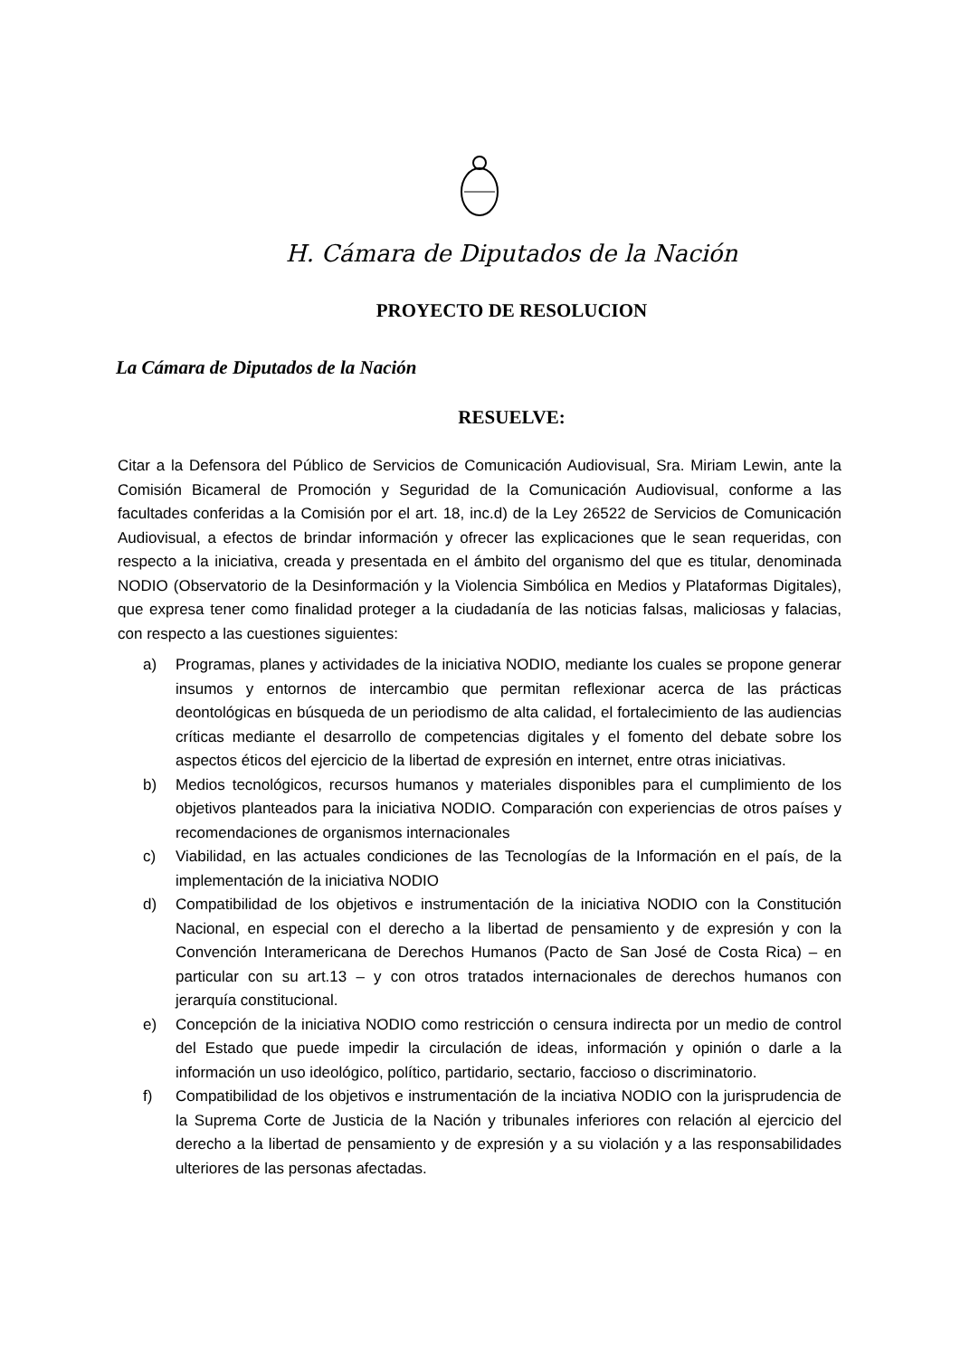H. Cámara de Diputados de la Nación
PROYECTO DE RESOLUCION
La Cámara de Diputados de la Nación
RESUELVE:
Citar a la Defensora del Público de Servicios de Comunicación Audiovisual, Sra. Miriam Lewin, ante la Comisión Bicameral de Promoción y Seguridad de la Comunicación Audiovisual, conforme a las facultades conferidas a la Comisión por el art. 18, inc.d) de la Ley 26522 de Servicios de Comunicación Audiovisual, a efectos de brindar información y ofrecer las explicaciones que le sean requeridas, con respecto a la iniciativa, creada y presentada en el ámbito del organismo del que es titular, denominada NODIO (Observatorio de la Desinformación y la Violencia Simbólica en Medios y Plataformas Digitales), que expresa tener como finalidad proteger a la ciudadanía de las noticias falsas, maliciosas y falacias, con respecto a las cuestiones siguientes:
a) Programas, planes y actividades de la iniciativa NODIO, mediante los cuales se propone generar insumos y entornos de intercambio que permitan reflexionar acerca de las prácticas deontológicas en búsqueda de un periodismo de alta calidad, el fortalecimiento de las audiencias críticas mediante el desarrollo de competencias digitales y el fomento del debate sobre los aspectos éticos del ejercicio de la libertad de expresión en internet, entre otras iniciativas.
b) Medios tecnológicos, recursos humanos y materiales disponibles para el cumplimiento de los objetivos planteados para la iniciativa NODIO. Comparación con experiencias de otros países y recomendaciones de organismos internacionales
c) Viabilidad, en las actuales condiciones de las Tecnologías de la Información en el país, de la implementación de la iniciativa NODIO
d) Compatibilidad de los objetivos e instrumentación de la iniciativa NODIO con la Constitución Nacional, en especial con el derecho a la libertad de pensamiento y de expresión y con la Convención Interamericana de Derechos Humanos (Pacto de San José de Costa Rica) – en particular con su art.13 – y con otros tratados internacionales de derechos humanos con jerarquía constitucional.
e) Concepción de la iniciativa NODIO como restricción o censura indirecta por un medio de control del Estado que puede impedir la circulación de ideas, información y opinión o darle a la información un uso ideológico, político, partidario, sectario, faccioso o discriminatorio.
f) Compatibilidad de los objetivos e instrumentación de la inciativa NODIO con la jurisprudencia de la Suprema Corte de Justicia de la Nación y tribunales inferiores con relación al ejercicio del derecho a la libertad de pensamiento y de expresión y a su violación y a las responsabilidades ulteriores de las personas afectadas.